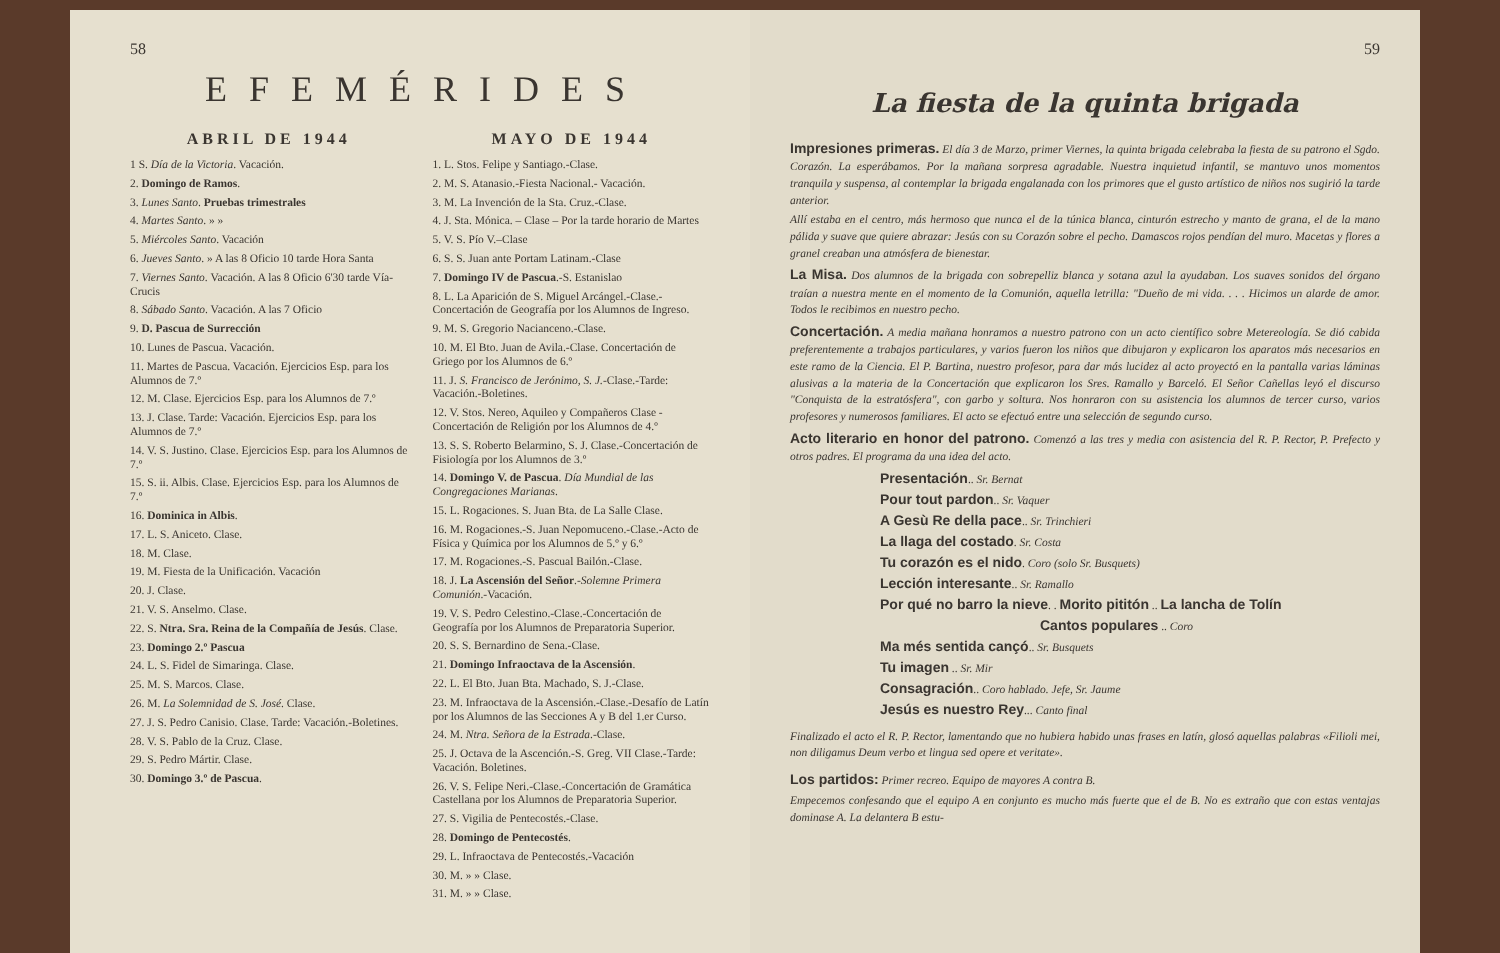58
EFEMÉRIDES
ABRIL DE 1944
1 S. Día de la Victoria. Vacación.
2. Domingo de Ramos.
3. Lunes Santo. Pruebas trimestrales
4. Martes Santo. » »
5. Miércoles Santo. Vacación
6. Jueves Santo. » A las 8 Oficio 10 tarde Hora Santa
7. Viernes Santo. Vacación. A las 8 Oficio 6'30 tarde Vía-Crucis
8. Sábado Santo. Vacación. A las 7 Oficio
9. D. Pascua de Surrección
10. Lunes de Pascua. Vacación.
11. Martes de Pascua. Vacación. Ejercicios Esp. para los Alumnos de 7.º
12. M. Clase. Ejercicios Esp. para los Alumnos de 7.º
13. J. Clase. Tarde: Vacación. Ejercicios Esp. para los Alumnos de 7.º
14. V. S. Justino. Clase. Ejercicios Esp. para los Alumnos de 7.º
15. S. ii. Albis. Clase. Ejercicios Esp. para los Alumnos de 7.º
16. Dominica in Albis.
17. L. S. Aniceto. Clase.
18. M. Clase.
19. M. Fiesta de la Unificación. Vacación
20. J. Clase.
21. V. S. Anselmo. Clase.
22. S. Ntra. Sra. Reina de la Compañía de Jesús. Clase.
23. Domingo 2.º Pascua
24. L. S. Fidel de Simaringa. Clase.
25. M. S. Marcos. Clase.
26. M. La Solemnidad de S. José. Clase.
27. J. S. Pedro Canisio. Clase. Tarde: Vacación.-Boletines.
28. V. S. Pablo de la Cruz. Clase.
29. S. Pedro Mártir. Clase.
30. Domingo 3.º de Pascua.
MAYO DE 1944
1. L. Stos. Felipe y Santiago.-Clase.
2. M. S. Atanasio.-Fiesta Nacional.- Vacación.
3. M. La Invención de la Sta. Cruz.-Clase.
4. J. Sta. Mónica. – Clase – Por la tarde horario de Martes
5. V. S. Pío V.–Clase
6. S. S. Juan ante Portam Latinam.-Clase
7. Domingo IV de Pascua.-S. Estanislao
8. L. La Aparición de S. Miguel Arcángel.-Clase.-Concertación de Geografía por los Alumnos de Ingreso.
9. M. S. Gregorio Nacianceno.-Clase.
10. M. El Bto. Juan de Avila.-Clase. Concertación de Griego por los Alumnos de 6.º
11. J. S. Francisco de Jerónimo, S. J.-Clase.-Tarde: Vacación.-Boletines.
12. V. Stos. Nereo, Aquileo y Compañeros Clase - Concertación de Religión por los Alumnos de 4.º
13. S. S. Roberto Belarmino, S. J. Clase.-Concertación de Fisiología por los Alumnos de 3.º
14. Domingo V. de Pascua. Día Mundial de las Congregaciones Marianas.
15. L. Rogaciones. S. Juan Bta. de La Salle Clase.
16. M. Rogaciones.-S. Juan Nepomuceno.-Clase.-Acto de Física y Química por los Alumnos de 5.º y 6.º
17. M. Rogaciones.-S. Pascual Bailón.-Clase.
18. J. La Ascensión del Señor.-Solemne Primera Comunión.-Vacación.
19. V. S. Pedro Celestino.-Clase.-Concertación de Geografía por los Alumnos de Preparatoria Superior.
20. S. S. Bernardino de Sena.-Clase.
21. Domingo Infraoctava de la Ascensión.
22. L. El Bto. Juan Bta. Machado, S. J.-Clase.
23. M. Infraoctava de la Ascensión.-Clase.-Desafío de Latín por los Alumnos de las Secciones A y B del 1.er Curso.
24. M. Ntra. Señora de la Estrada.-Clase.
25. J. Octava de la Ascención.-S. Greg. VII Clase.-Tarde: Vacación. Boletines.
26. V. S. Felipe Neri.-Clase.-Concertación de Gramática Castellana por los Alumnos de Preparatoria Superior.
27. S. Vigilia de Pentecostés.-Clase.
28. Domingo de Pentecostés.
29. L. Infraoctava de Pentecostés.-Vacación
30. M. » » Clase.
31. M. » » Clase.
59
La fiesta de la quinta brigada
Impresiones primeras. El día 3 de Marzo, primer Viernes, la quinta brigada celebraba la fiesta de su patrono el Sgdo. Corazón. La esperábamos. Por la mañana sorpresa agradable. Nuestra inquietud infantil, se mantuvo unos momentos tranquila y suspensa, al contemplar la brigada engalanada con los primores que el gusto artístico de niños nos sugirió la tarde anterior.
Allí estaba en el centro, más hermoso que nunca el de la túnica blanca, cinturón estrecho y manto de grana, el de la mano pálida y suave que quiere abrazar: Jesús con su Corazón sobre el pecho. Damascos rojos pendían del muro. Macetas y flores a granel creaban una atmósfera de bienestar.
La Misa. Dos alumnos de la brigada con sobrepelliz blanca y sotana azul la ayudaban. Los suaves sonidos del órgano traían a nuestra mente en el momento de la Comunión, aquella letrilla: "Dueño de mi vida. . . . Hicimos un alarde de amor. Todos le recibimos en nuestro pecho.
Concertación. A media mañana honramos a nuestro patrono con un acto científico sobre Metereología. Se dió cabida preferentemente a trabajos particulares, y varios fueron los niños que dibujaron y explicaron los aparatos más necesarios en este ramo de la Ciencia. El P. Bartina, nuestro profesor, para dar más lucidez al acto proyectó en la pantalla varias láminas alusivas a la materia de la Concertación que explicaron los Sres. Ramallo y Barceló. El Señor Cañellas leyó el discurso "Conquista de la estratósfera", con garbo y soltura. Nos honraron con su asistencia los alumnos de tercer curso, varios profesores y numerosos familiares. El acto se efectuó entre una selección de segundo curso.
Acto literario en honor del patrono. Comenzó a las tres y media con asistencia del R. P. Rector, P. Prefecto y otros padres. El programa da una idea del acto.
Presentación.. Sr. Bernat
Pour tout pardon.. Sr. Vaquer
A Gesù Re della pace.. Sr. Trinchieri
La llaga del costado. Sr. Costa
Tu corazón es el nido. Coro (solo Sr. Busquets)
Lección interesante.. Sr. Ramallo
Por qué no barro la nieve. . Morito pititón .. La lancha de Tolín
Cantos populares .. Coro
Ma més sentida cançó.. Sr. Busquets
Tu imagen .. Sr. Mir
Consagración.. Coro hablado. Jefe, Sr. Jaume
Jesús es nuestro Rey... Canto final
Finalizado el acto el R. P. Rector, lamentando que no hubiera habido unas frases en latín, glosó aquellas palabras «Filioli mei, non diligamus Deum verbo et lingua sed opere et veritate».
Los partidos: Primer recreo. Equipo de mayores A contra B.
Empecemos confesando que el equipo A en conjunto es mucho más fuerte que el de B. No es extraño que con estas ventajas dominase A. La delantera B estu-